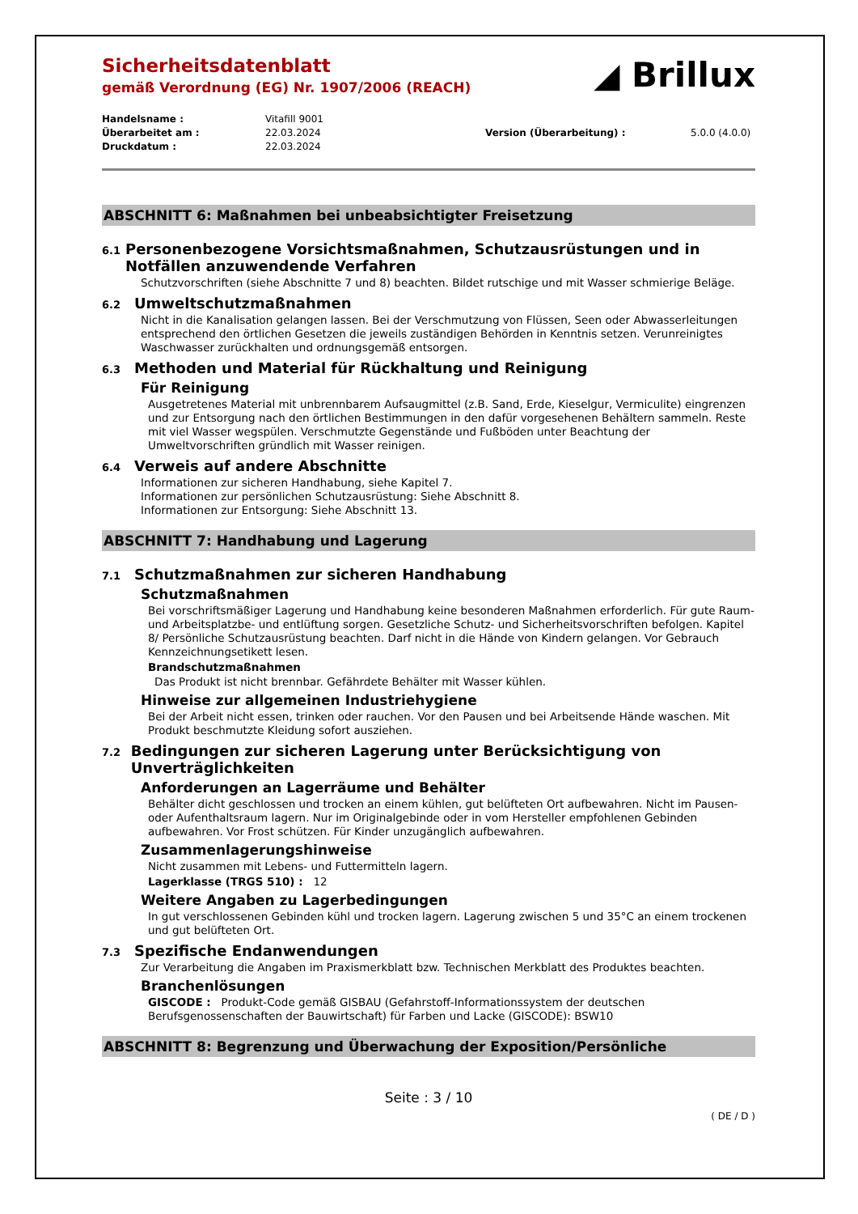◢ Brillux
Sicherheitsdatenblatt
gemäß Verordnung (EG) Nr. 1907/2006 (REACH)
Handelsname : Vitafill 9001 Überarbeitet am : 22.03.2024 Version (Überarbeitung) : 5.0.0 (4.0.0) Druckdatum : 22.03.2024
ABSCHNITT 6: Maßnahmen bei unbeabsichtigter Freisetzung
6.1 Personenbezogene Vorsichtsmaßnahmen, Schutzausrüstungen und in Notfällen anzuwendende Verfahren
Schutzvorschriften (siehe Abschnitte 7 und 8) beachten. Bildet rutschige und mit Wasser schmierige Beläge.
6.2 Umweltschutzmaßnahmen
Nicht in die Kanalisation gelangen lassen. Bei der Verschmutzung von Flüssen, Seen oder Abwasserleitungen entsprechend den örtlichen Gesetzen die jeweils zuständigen Behörden in Kenntnis setzen. Verunreinigtes Waschwasser zurückhalten und ordnungsgemäß entsorgen.
6.3 Methoden und Material für Rückhaltung und Reinigung
Für Reinigung
Ausgetretenes Material mit unbrennbarem Aufsaugmittel (z.B. Sand, Erde, Kieselgur, Vermiculite) eingrenzen und zur Entsorgung nach den örtlichen Bestimmungen in den dafür vorgesehenen Behältern sammeln. Reste mit viel Wasser wegspülen. Verschmutzte Gegenstände und Fußböden unter Beachtung der Umweltvorschriften gründlich mit Wasser reinigen.
6.4 Verweis auf andere Abschnitte
Informationen zur sicheren Handhabung, siehe Kapitel 7.
Informationen zur persönlichen Schutzausrüstung: Siehe Abschnitt 8.
Informationen zur Entsorgung: Siehe Abschnitt 13.
ABSCHNITT 7: Handhabung und Lagerung
7.1 Schutzmaßnahmen zur sicheren Handhabung
Schutzmaßnahmen
Bei vorschriftsmäßiger Lagerung und Handhabung keine besonderen Maßnahmen erforderlich. Für gute Raum- und Arbeitsplatzbe- und entlüftung sorgen. Gesetzliche Schutz- und Sicherheitsvorschriften befolgen. Kapitel 8/ Persönliche Schutzausrüstung beachten. Darf nicht in die Hände von Kindern gelangen. Vor Gebrauch Kennzeichnungsetikett lesen.
Brandschutzmaßnahmen
Das Produkt ist nicht brennbar. Gefährdete Behälter mit Wasser kühlen.
Hinweise zur allgemeinen Industriehygiene
Bei der Arbeit nicht essen, trinken oder rauchen. Vor den Pausen und bei Arbeitsende Hände waschen. Mit Produkt beschmutzte Kleidung sofort ausziehen.
7.2 Bedingungen zur sicheren Lagerung unter Berücksichtigung von Unverträglichkeiten
Anforderungen an Lagerräume und Behälter
Behälter dicht geschlossen und trocken an einem kühlen, gut belüfteten Ort aufbewahren. Nicht im Pausen- oder Aufenthaltsraum lagern. Nur im Originalgebinde oder in vom Hersteller empfohlenen Gebinden aufbewahren. Vor Frost schützen. Für Kinder unzugänglich aufbewahren.
Zusammenlagerungshinweise
Nicht zusammen mit Lebens- und Futtermitteln lagern.
Lagerklasse (TRGS 510) : 12
Weitere Angaben zu Lagerbedingungen
In gut verschlossenen Gebinden kühl und trocken lagern. Lagerung zwischen 5 und 35°C an einem trockenen und gut belüfteten Ort.
7.3 Spezifische Endanwendungen
Zur Verarbeitung die Angaben im Praxismerkblatt bzw. Technischen Merkblatt des Produktes beachten.
Branchenlösungen
GISCODE : Produkt-Code gemäß GISBAU (Gefahrstoff-Informationssystem der deutschen Berufsgenossenschaften der Bauwirtschaft) für Farben und Lacke (GISCODE): BSW10
ABSCHNITT 8: Begrenzung und Überwachung der Exposition/Persönliche
Seite : 3 / 10
( DE / D )